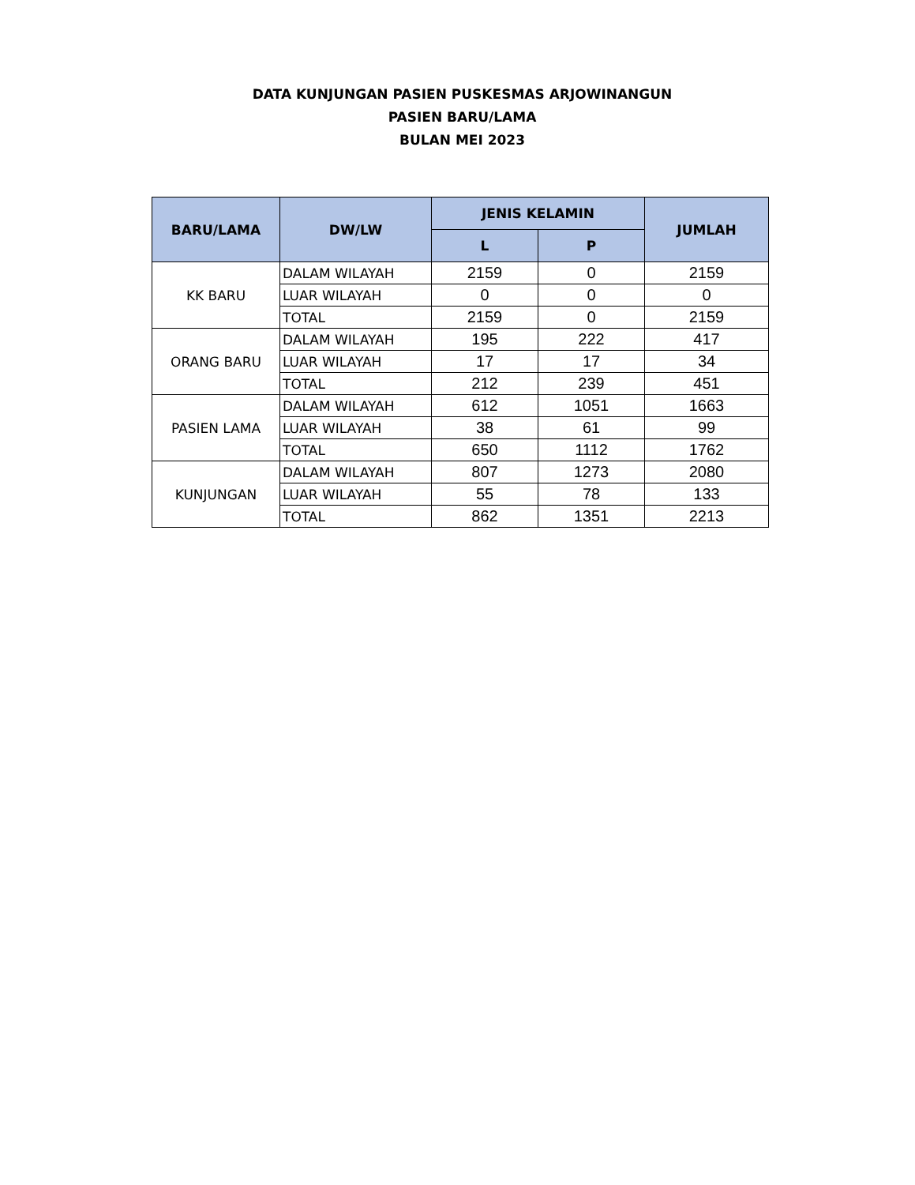DATA KUNJUNGAN PASIEN PUSKESMAS ARJOWINANGUN
PASIEN BARU/LAMA
BULAN MEI 2023
| BARU/LAMA | DW/LW | JENIS KELAMIN | | JUMLAH |
| --- | --- | --- | --- | --- |
| | | L | P | |
| KK BARU | DALAM WILAYAH | 2159 | 0 | 2159 |
| | LUAR WILAYAH | 0 | 0 | 0 |
| | TOTAL | 2159 | 0 | 2159 |
| ORANG BARU | DALAM WILAYAH | 195 | 222 | 417 |
| | LUAR WILAYAH | 17 | 17 | 34 |
| | TOTAL | 212 | 239 | 451 |
| PASIEN LAMA | DALAM WILAYAH | 612 | 1051 | 1663 |
| | LUAR WILAYAH | 38 | 61 | 99 |
| | TOTAL | 650 | 1112 | 1762 |
| KUNJUNGAN | DALAM WILAYAH | 807 | 1273 | 2080 |
| | LUAR WILAYAH | 55 | 78 | 133 |
| | TOTAL | 862 | 1351 | 2213 |